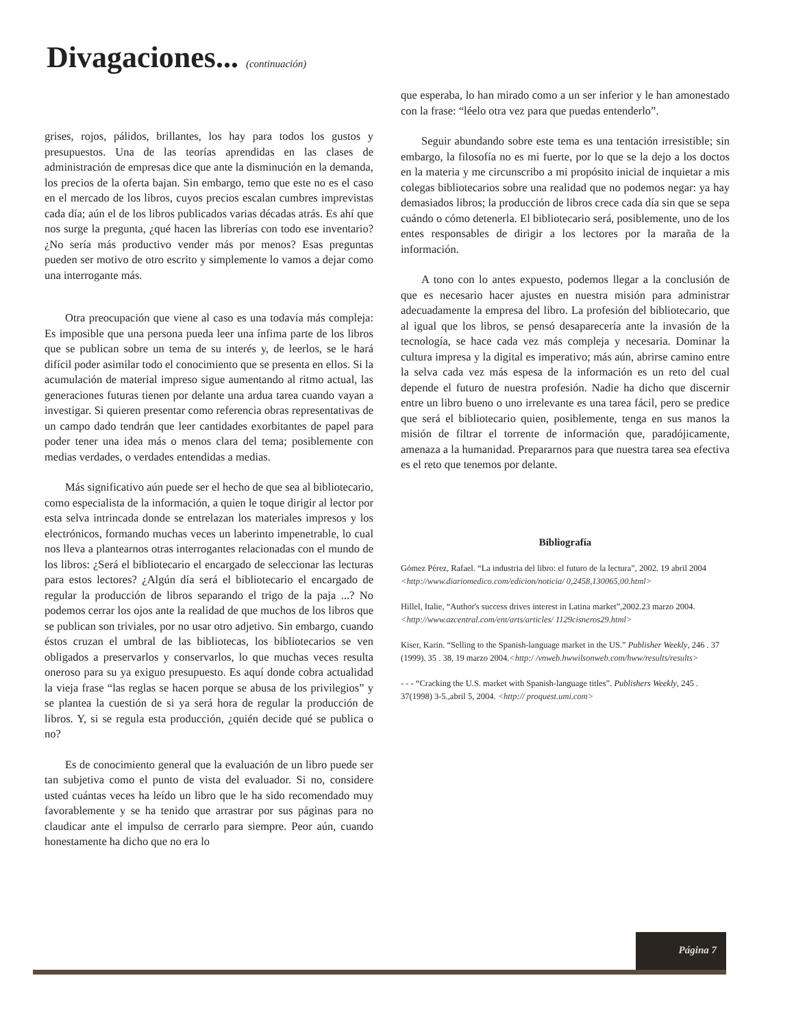Divagaciones... (continuación)
grises, rojos, pálidos, brillantes, los hay para todos los gustos y presupuestos. Una de las teorías aprendidas en las clases de administración de empresas dice que ante la disminución en la demanda, los precios de la oferta bajan. Sin embargo, temo que este no es el caso en el mercado de los libros, cuyos precios escalan cumbres imprevistas cada día; aún el de los libros publicados varias décadas atrás. Es ahí que nos surge la pregunta, ¿qué hacen las librerías con todo ese inventario? ¿No sería más productivo vender más por menos? Esas preguntas pueden ser motivo de otro escrito y simplemente lo vamos a dejar como una interrogante más.
Otra preocupación que viene al caso es una todavía más compleja: Es imposible que una persona pueda leer una ínfima parte de los libros que se publican sobre un tema de su interés y, de leerlos, se le hará difícil poder asimilar todo el conocimiento que se presenta en ellos. Si la acumulación de material impreso sigue aumentando al ritmo actual, las generaciones futuras tienen por delante una ardua tarea cuando vayan a investigar. Si quieren presentar como referencia obras representativas de un campo dado tendrán que leer cantidades exorbitantes de papel para poder tener una idea más o menos clara del tema; posiblemente con medias verdades, o verdades entendidas a medias.
Más significativo aún puede ser el hecho de que sea al bibliotecario, como especialista de la información, a quien le toque dirigir al lector por esta selva intrincada donde se entrelazan los materiales impresos y los electrónicos, formando muchas veces un laberinto impenetrable, lo cual nos lleva a plantearnos otras interrogantes relacionadas con el mundo de los libros: ¿Será el bibliotecario el encargado de seleccionar las lecturas para estos lectores? ¿Algún día será el bibliotecario el encargado de regular la producción de libros separando el trigo de la paja ...? No podemos cerrar los ojos ante la realidad de que muchos de los libros que se publican son triviales, por no usar otro adjetivo. Sin embargo, cuando éstos cruzan el umbral de las bibliotecas, los bibliotecarios se ven obligados a preservarlos y conservarlos, lo que muchas veces resulta oneroso para su ya exiguo presupuesto. Es aquí donde cobra actualidad la vieja frase “las reglas se hacen porque se abusa de los privilegios” y se plantea la cuestión de si ya será hora de regular la producción de libros. Y, si se regula esta producción, ¿quién decide qué se publica o no?
Es de conocimiento general que la evaluación de un libro puede ser tan subjetiva como el punto de vista del evaluador. Si no, considere usted cuántas veces ha leído un libro que le ha sido recomendado muy favorablemente y se ha tenido que arrastrar por sus páginas para no claudicar ante el impulso de cerrarlo para siempre. Peor aún, cuando honestamente ha dicho que no era lo
que esperaba, lo han mirado como a un ser inferior y le han amonestado con la frase: “léelo otra vez para que puedas entenderlo”.
Seguir abundando sobre este tema es una tentación irresistible; sin embargo, la filosofía no es mi fuerte, por lo que se la dejo a los doctos en la materia y me circunscribo a mi propósito inicial de inquietar a mis colegas bibliotecarios sobre una realidad que no podemos negar: ya hay demasiados libros; la producción de libros crece cada día sin que se sepa cuándo o cómo detenerla. El bibliotecario será, posiblemente, uno de los entes responsables de dirigir a los lectores por la maraña de la información.
A tono con lo antes expuesto, podemos llegar a la conclusión de que es necesario hacer ajustes en nuestra misión para administrar adecuadamente la empresa del libro. La profesión del bibliotecario, que al igual que los libros, se pensó desaparecería ante la invasión de la tecnología, se hace cada vez más compleja y necesaria. Dominar la cultura impresa y la digital es imperativo; más aún, abrirse camino entre la selva cada vez más espesa de la información es un reto del cual depende el futuro de nuestra profesión. Nadie ha dicho que discernir entre un libro bueno o uno irrelevante es una tarea fácil, pero se predice que será el bibliotecario quien, posiblemente, tenga en sus manos la misión de filtrar el torrente de información que, paradójicamente, amenaza a la humanidad. Prepararnos para que nuestra tarea sea efectiva es el reto que tenemos por delante.
Bibliografía
Gómez Pérez, Rafael. “La industria del libro: el futuro de la lectura”, 2002. 19 abril 2004 <http://www.diariomedico.com/edicion/noticia/ 0,2458,130065,00.html>
Hillel, Italie, “Author's success drives interest in Latina market”,2002.23 marzo 2004. <http://www.azcentral.com/ent/arts/articles/ 1129cisneros29.html>
Kiser, Karin. “Selling to the Spanish-language market in the US.” Publisher Weekly, 246 . 37 (1999). 35 . 38, 19 marzo 2004.<http:/ /vnweb.hwwilsonweb.com/hww/results/results>
- - - “Cracking the U.S. market with Spanish-language titles”. Publishers Weekly, 245 . 37(1998) 3-5.,abril 5, 2004. <http:// proquest.umi.com>
Página 7